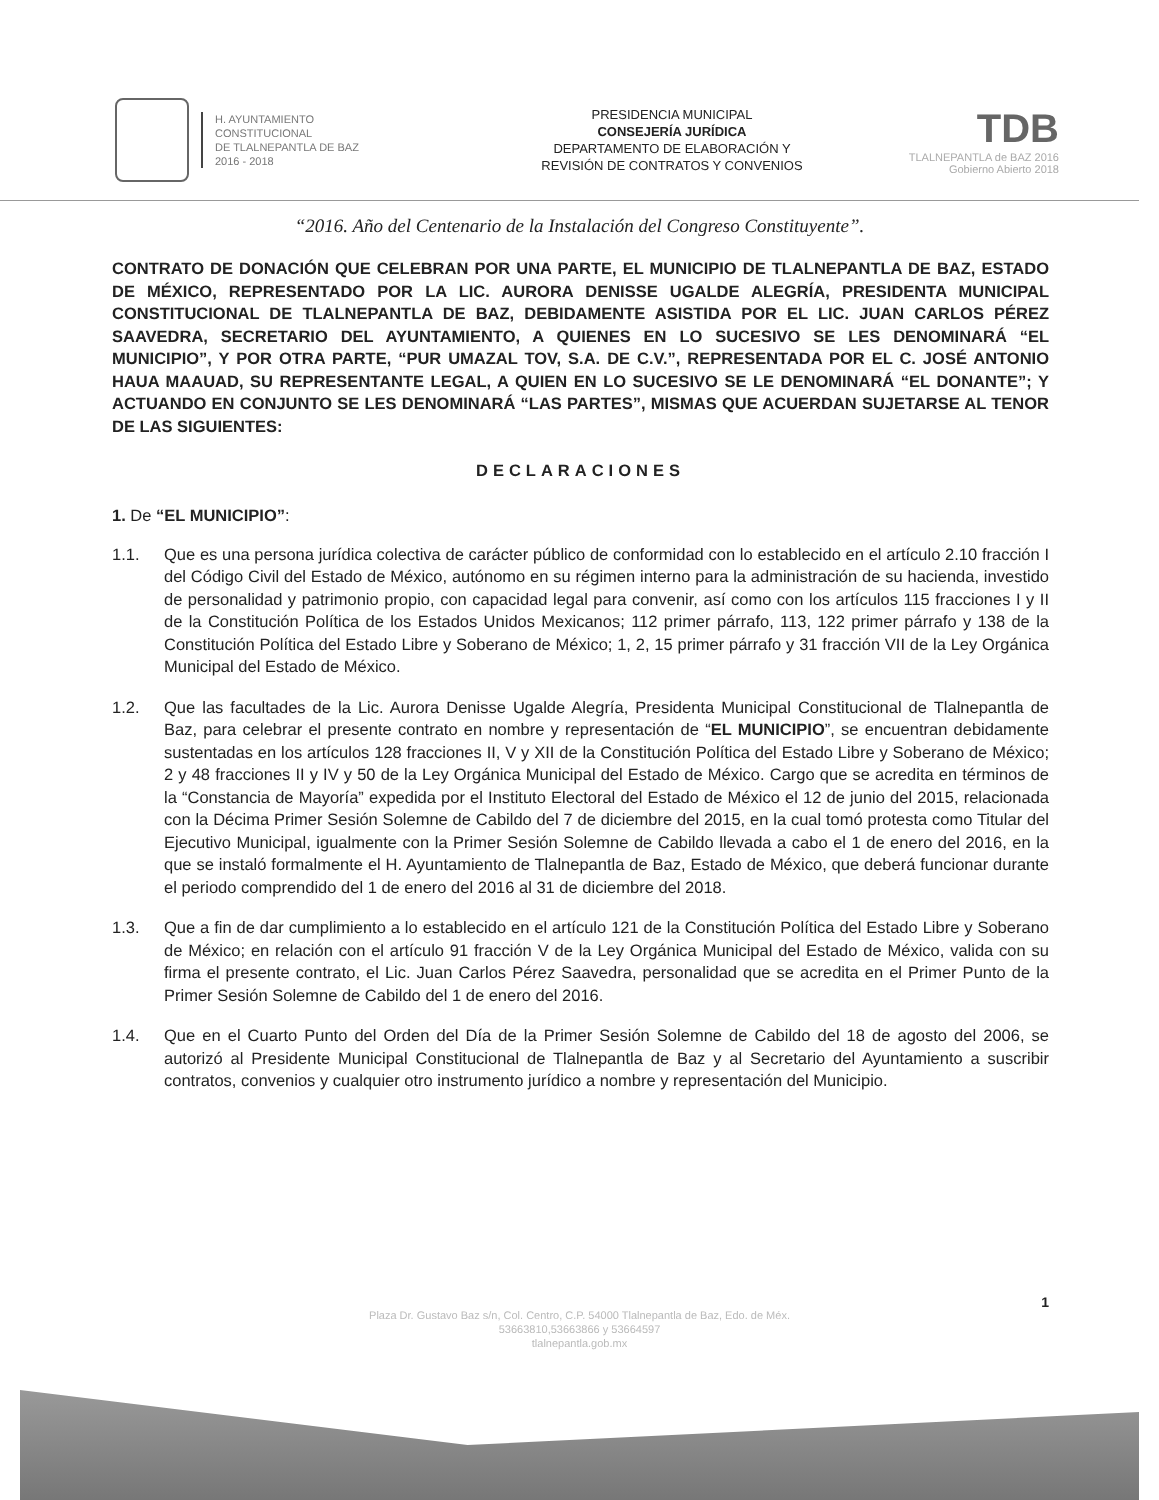H. AYUNTAMIENTO
CONSTITUCIONAL
DE TLALNEPANTLA DE BAZ
2016 - 2018
PRESIDENCIA MUNICIPAL
CONSEJERÍA JURÍDICA
DEPARTAMENTO DE ELABORACIÓN Y
REVISIÓN DE CONTRATOS Y CONVENIOS
TDB
TLALNEPANTLA de BAZ 2016
Gobierno Abierto 2018
“2016. Año del Centenario de la Instalación del Congreso Constituyente”.
CONTRATO DE DONACIÓN QUE CELEBRAN POR UNA PARTE, EL MUNICIPIO DE TLALNEPANTLA DE BAZ, ESTADO DE MÉXICO, REPRESENTADO POR LA LIC. AURORA DENISSE UGALDE ALEGRÍA, PRESIDENTA MUNICIPAL CONSTITUCIONAL DE TLALNEPANTLA DE BAZ, DEBIDAMENTE ASISTIDA POR EL LIC. JUAN CARLOS PÉREZ SAAVEDRA, SECRETARIO DEL AYUNTAMIENTO, A QUIENES EN LO SUCESIVO SE LES DENOMINARÁ “EL MUNICIPIO”, Y POR OTRA PARTE, “PUR UMAZAL TOV, S.A. DE C.V.”, REPRESENTADA POR EL C. JOSÉ ANTONIO HAUA MAAUAD, SU REPRESENTANTE LEGAL, A QUIEN EN LO SUCESIVO SE LE DENOMINARÁ “EL DONANTE”; Y ACTUANDO EN CONJUNTO SE LES DENOMINARÁ “LAS PARTES”, MISMAS QUE ACUERDAN SUJETARSE AL TENOR DE LAS SIGUIENTES:
DECLARACIONES
1. De “EL MUNICIPIO”:
1.1. Que es una persona jurídica colectiva de carácter público de conformidad con lo establecido en el artículo 2.10 fracción I del Código Civil del Estado de México, autónomo en su régimen interno para la administración de su hacienda, investido de personalidad y patrimonio propio, con capacidad legal para convenir, así como con los artículos 115 fracciones I y II de la Constitución Política de los Estados Unidos Mexicanos; 112 primer párrafo, 113, 122 primer párrafo y 138 de la Constitución Política del Estado Libre y Soberano de México; 1, 2, 15 primer párrafo y 31 fracción VII de la Ley Orgánica Municipal del Estado de México.
1.2. Que las facultades de la Lic. Aurora Denisse Ugalde Alegría, Presidenta Municipal Constitucional de Tlalnepantla de Baz, para celebrar el presente contrato en nombre y representación de “EL MUNICIPIO”, se encuentran debidamente sustentadas en los artículos 128 fracciones II, V y XII de la Constitución Política del Estado Libre y Soberano de México; 2 y 48 fracciones II y IV y 50 de la Ley Orgánica Municipal del Estado de México. Cargo que se acredita en términos de la “Constancia de Mayoría” expedida por el Instituto Electoral del Estado de México el 12 de junio del 2015, relacionada con la Décima Primer Sesión Solemne de Cabildo del 7 de diciembre del 2015, en la cual tomó protesta como Titular del Ejecutivo Municipal, igualmente con la Primer Sesión Solemne de Cabildo llevada a cabo el 1 de enero del 2016, en la que se instaló formalmente el H. Ayuntamiento de Tlalnepantla de Baz, Estado de México, que deberá funcionar durante el periodo comprendido del 1 de enero del 2016 al 31 de diciembre del 2018.
1.3. Que a fin de dar cumplimiento a lo establecido en el artículo 121 de la Constitución Política del Estado Libre y Soberano de México; en relación con el artículo 91 fracción V de la Ley Orgánica Municipal del Estado de México, valida con su firma el presente contrato, el Lic. Juan Carlos Pérez Saavedra, personalidad que se acredita en el Primer Punto de la Primer Sesión Solemne de Cabildo del 1 de enero del 2016.
1.4. Que en el Cuarto Punto del Orden del Día de la Primer Sesión Solemne de Cabildo del 18 de agosto del 2006, se autorizó al Presidente Municipal Constitucional de Tlalnepantla de Baz y al Secretario del Ayuntamiento a suscribir contratos, convenios y cualquier otro instrumento jurídico a nombre y representación del Municipio.
1
Plaza Dr. Gustavo Baz s/n, Col. Centro, C.P. 54000 Tlalnepantla de Baz, Edo. de Méx.
53663810,53663866 y 53664597
tlalnepantla.gob.mx